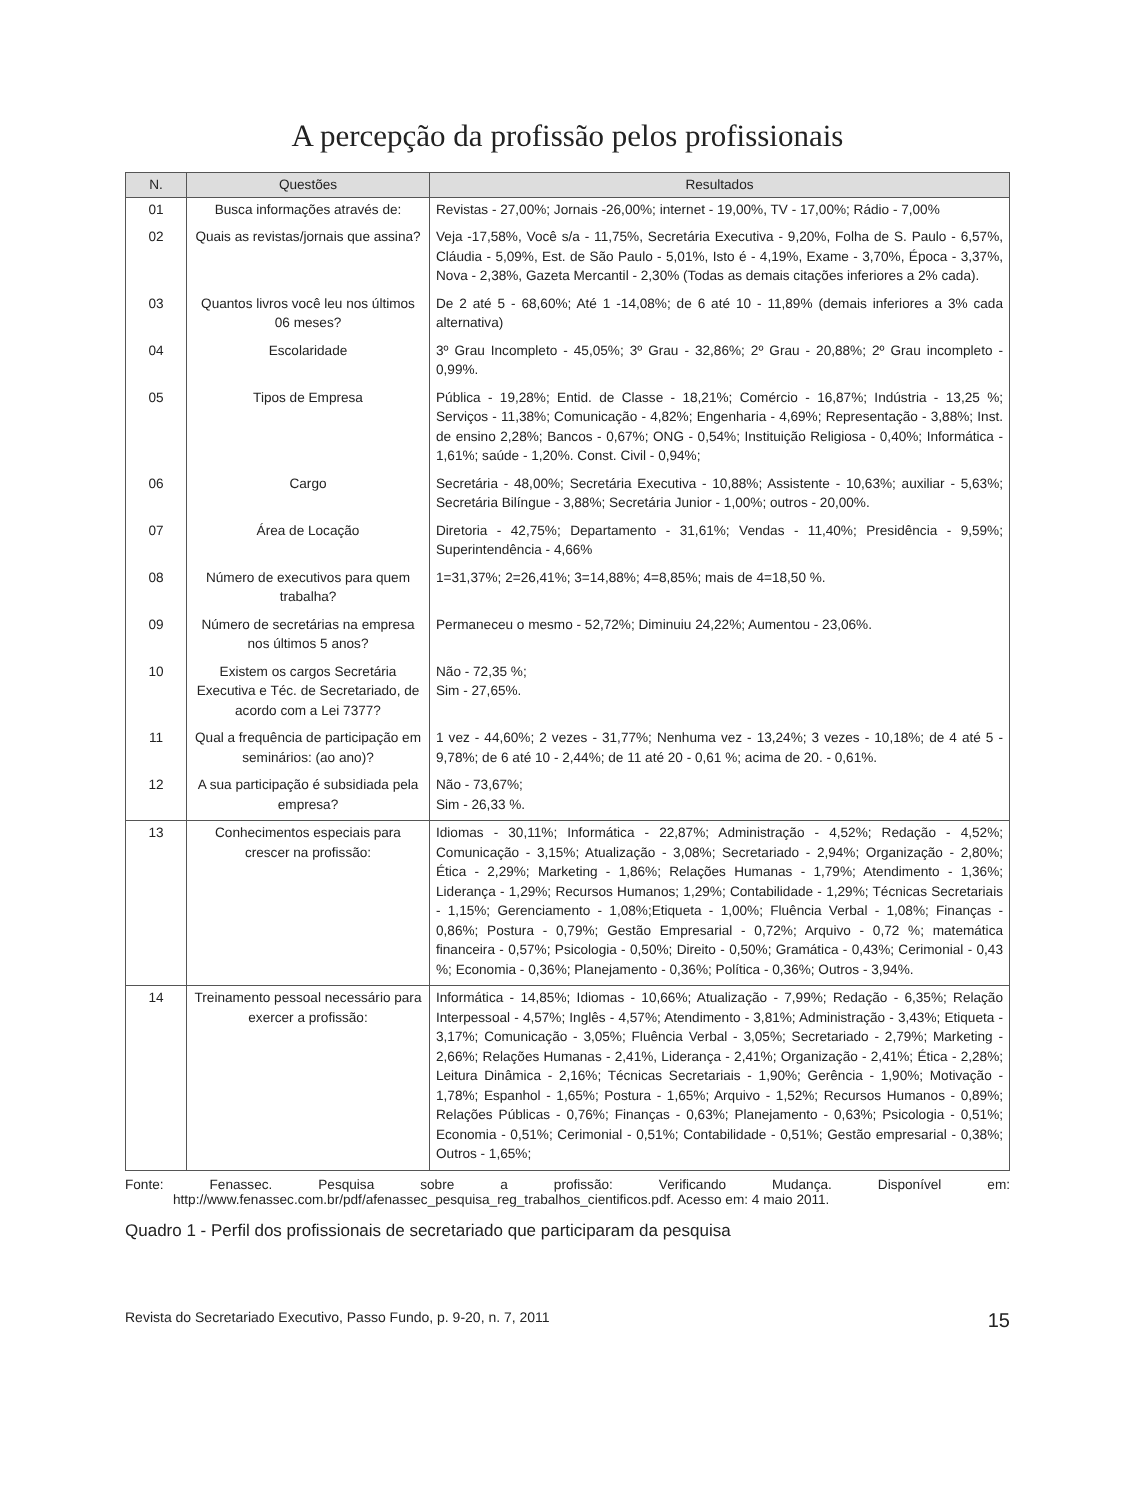A percepção da profissão pelos profissionais
| N. | Questões | Resultados |
| --- | --- | --- |
| 01 | Busca informações através de: | Revistas - 27,00%; Jornais -26,00%; internet - 19,00%, TV - 17,00%; Rádio - 7,00% |
| 02 | Quais as revistas/jornais que assina? | Veja -17,58%, Você s/a - 11,75%, Secretária Executiva - 9,20%, Folha de S. Paulo - 6,57%, Cláudia - 5,09%, Est. de São Paulo - 5,01%, Isto é - 4,19%, Exame - 3,70%, Época - 3,37%, Nova - 2,38%, Gazeta Mercantil - 2,30% (Todas as demais citações inferiores a 2% cada). |
| 03 | Quantos livros você leu nos últimos 06 meses? | De 2 até 5 - 68,60%; Até 1 -14,08%; de 6 até 10 - 11,89% (demais inferiores a 3% cada alternativa) |
| 04 | Escolaridade | 3º Grau Incompleto - 45,05%; 3º Grau - 32,86%; 2º Grau - 20,88%; 2º Grau incompleto - 0,99%. |
| 05 | Tipos de Empresa | Pública - 19,28%; Entid. de Classe - 18,21%; Comércio - 16,87%; Indústria - 13,25 %; Serviços - 11,38%; Comunicação - 4,82%; Engenharia - 4,69%; Representação - 3,88%; Inst. de ensino 2,28%; Bancos - 0,67%; ONG - 0,54%; Instituição Religiosa - 0,40%; Informática - 1,61%; saúde - 1,20%. Const. Civil - 0,94%; |
| 06 | Cargo | Secretária - 48,00%; Secretária Executiva - 10,88%; Assistente - 10,63%; auxiliar - 5,63%; Secretária Bilíngue - 3,88%; Secretária Junior - 1,00%; outros - 20,00%. |
| 07 | Área de Locação | Diretoria - 42,75%; Departamento - 31,61%; Vendas - 11,40%; Presidência - 9,59%; Superintendência - 4,66% |
| 08 | Número de executivos para quem trabalha? | 1=31,37%; 2=26,41%; 3=14,88%; 4=8,85%; mais de 4=18,50 %. |
| 09 | Número de secretárias na empresa nos últimos 5 anos? | Permaneceu o mesmo - 52,72%; Diminuiu 24,22%; Aumentou - 23,06%. |
| 10 | Existem os cargos Secretária Executiva e Téc. de Secretariado, de acordo com a Lei 7377? | Não - 72,35 %; Sim - 27,65%. |
| 11 | Qual a frequência de participação em seminários: (ao ano)? | 1 vez - 44,60%; 2 vezes - 31,77%; Nenhuma vez - 13,24%; 3 vezes - 10,18%; de 4 até 5 - 9,78%; de 6 até 10 - 2,44%; de 11 até 20 - 0,61 %; acima de 20. - 0,61%. |
| 12 | A sua participação é subsidiada pela empresa? | Não - 73,67%; Sim - 26,33 %. |
| 13 | Conhecimentos especiais para crescer na profissão: | Idiomas - 30,11%; Informática - 22,87%; Administração - 4,52%; Redação - 4,52%; Comunicação - 3,15%; Atualização - 3,08%; Secretariado - 2,94%; Organização - 2,80%; Ética - 2,29%; Marketing - 1,86%; Relações Humanas - 1,79%; Atendimento - 1,36%; Liderança - 1,29%; Recursos Humanos; 1,29%; Contabilidade - 1,29%; Técnicas Secretariais - 1,15%; Gerenciamento - 1,08%;Etiqueta - 1,00%; Fluência Verbal - 1,08%; Finanças - 0,86%; Postura - 0,79%; Gestão Empresarial - 0,72%; Arquivo - 0,72 %; matemática financeira - 0,57%; Psicologia - 0,50%; Direito - 0,50%; Gramática - 0,43%; Cerimonial - 0,43 %; Economia - 0,36%; Planejamento - 0,36%; Política - 0,36%; Outros - 3,94%. |
| 14 | Treinamento pessoal necessário para exercer a profissão: | Informática - 14,85%; Idiomas - 10,66%; Atualização - 7,99%; Redação - 6,35%; Relação Interpessoal - 4,57%; Inglês - 4,57%; Atendimento - 3,81%; Administração - 3,43%; Etiqueta - 3,17%; Comunicação - 3,05%; Fluência Verbal - 3,05%; Secretariado - 2,79%; Marketing - 2,66%; Relações Humanas - 2,41%, Liderança - 2,41%; Organização - 2,41%; Ética - 2,28%; Leitura Dinâmica - 2,16%; Técnicas Secretariais - 1,90%; Gerência - 1,90%; Motivação - 1,78%; Espanhol - 1,65%; Postura - 1,65%; Arquivo - 1,52%; Recursos Humanos - 0,89%; Relações Públicas - 0,76%; Finanças - 0,63%; Planejamento - 0,63%; Psicologia - 0,51%; Economia - 0,51%; Cerimonial - 0,51%; Contabilidade - 0,51%; Gestão empresarial - 0,38%; Outros - 1,65%; |
Fonte: Fenassec. Pesquisa sobre a profissão: Verificando Mudança. Disponível em: http://www.fenassec.com.br/pdf/afenassec_pesquisa_reg_trabalhos_cientificos.pdf. Acesso em: 4 maio 2011.
Quadro 1 - Perfil dos profissionais de secretariado que participaram da pesquisa
Revista do Secretariado Executivo, Passo Fundo, p. 9-20, n. 7, 2011 15